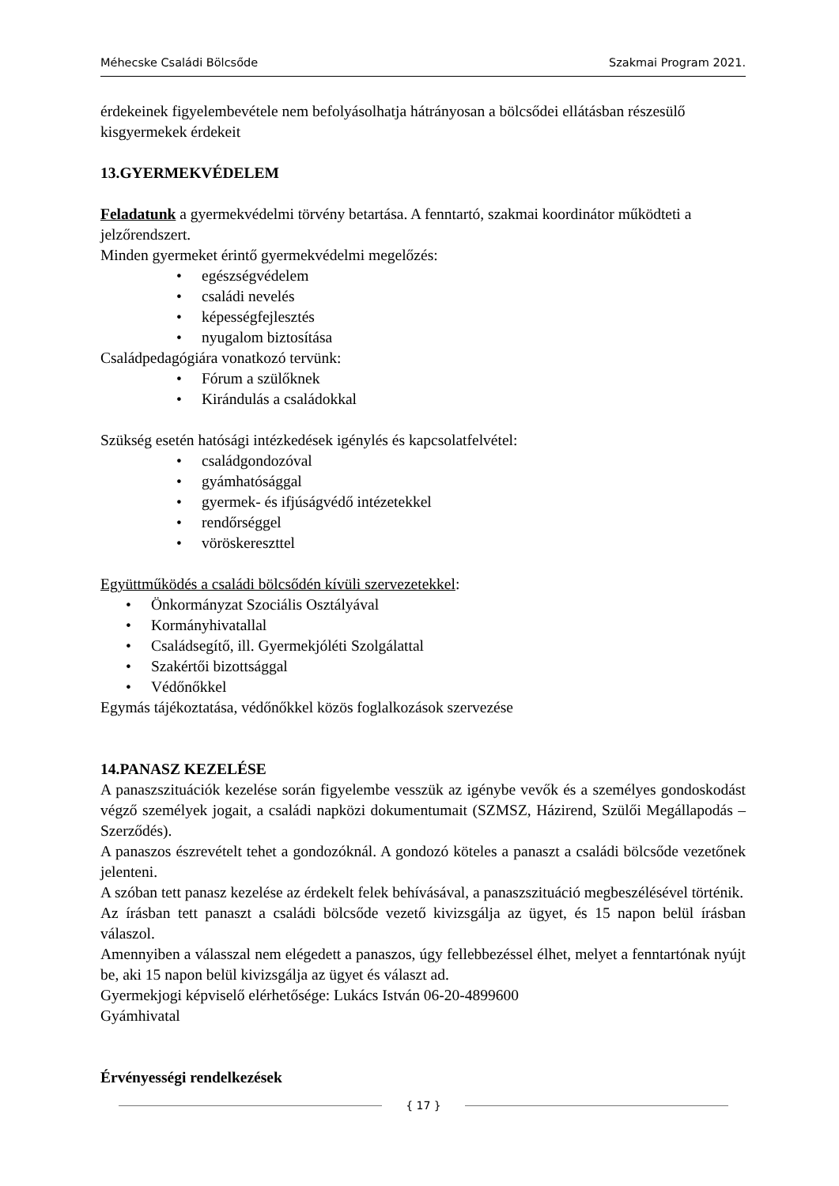Méhecske Családi Bölcsőde Szakmai Program 2021.
érdekeinek figyelembevétele nem befolyásolhatja hátrányosan a bölcsődei ellátásban részesülő kisgyermekek érdekeit
13.GYERMEKVÉDELEM
Feladatunk a gyermekvédelmi törvény betartása. A fenntartó, szakmai koordinátor működteti a jelzőrendszert.
Minden gyermeket érintő gyermekvédelmi megelőzés:
egészségvédelem
családi nevelés
képességfejlesztés
nyugalom biztosítása
Családpedagógiára vonatkozó tervünk:
Fórum a szülőknek
Kirándulás a családokkal
Szükség esetén hatósági intézkedések igénylés és kapcsolatfelvétel:
családgondozóval
gyámhatósággal
gyermek- és ifjúságvédő intézetekkel
rendőrséggel
vöröskereszttel
Együttműködés a családi bölcsődén kívüli szervezetekkel:
Önkormányzat Szociális Osztályával
Kormányhivatallal
Családsegítő, ill. Gyermekjóléti Szolgálattal
Szakértői bizottsággal
Védőnőkkel
Egymás tájékoztatása, védőnőkkel közös foglalkozások szervezése
14.PANASZ KEZELÉSE
A panaszszituációk kezelése során figyelembe vesszük az igénybe vevők és a személyes gondoskodást végző személyek jogait, a családi napközi dokumentumait (SZMSZ, Házirend, Szülői Megállapodás – Szerződés).
A panaszos észrevételt tehet a gondozóknál. A gondozó köteles a panaszt a családi bölcsőde vezetőnek jelenteni.
A szóban tett panasz kezelése az érdekelt felek behívásával, a panaszszituáció megbeszélésével történik.
Az írásban tett panaszt a családi bölcsőde vezető kivizsgálja az ügyet, és 15 napon belül írásban válaszol.
Amennyiben a válasszal nem elégedett a panaszos, úgy fellebbezéssel élhet, melyet a fenntartónak nyújt be, aki 15 napon belül kivizsgálja az ügyet és választ ad.
Gyermekjogi képviselő elérhetősége: Lukács István 06-20-4899600
Gyámhivatal
Érvényességi rendelkezések
{ 17 }